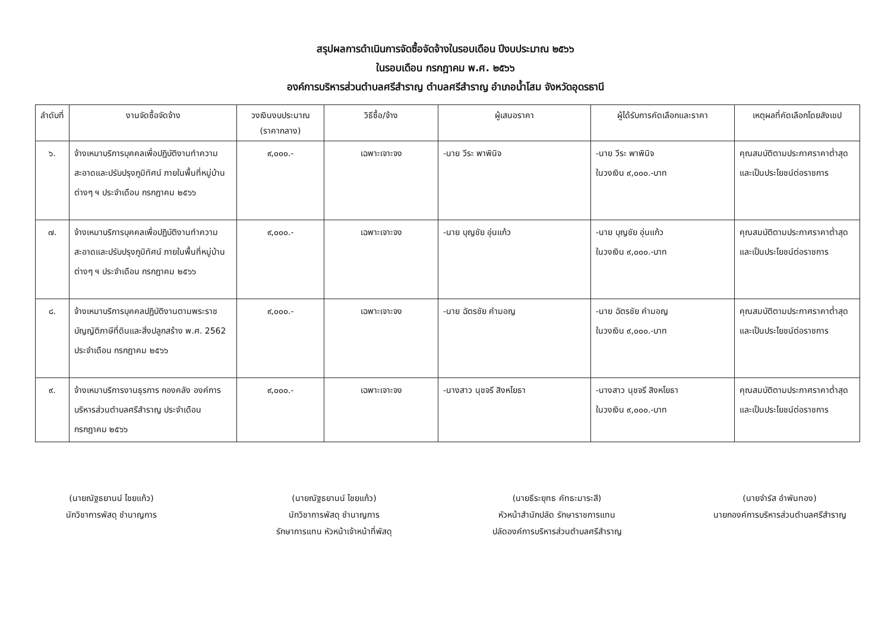สรุปผลการดำเนินการจัดซื้อจัดจ้างในรอบเดือน ปีงบประมาณ ๒๕๖๖
ในรอบเดือน กรกฎาคม พ.ศ. ๒๕๖๖
องค์การบริหารส่วนตำบลศรีสำราญ ตำบลศรีสำราญ อำเภอน้ำโสม จังหวัดอุดรธานี
| ลำดับที่ | งานจัดซื้อจัดจ้าง | วงเงินงบประมาณ (ราคากลาง) | วิธีซื้อ/จ้าง | ผู้เสนอราคา | ผู้ได้รับการคัดเลือกและราคา | เหตุผลที่คัดเลือกโดยสังเขป |
| --- | --- | --- | --- | --- | --- | --- |
| ๖. | จ้างเหมาบริการบุคคลเพื่อปฏิบัติงานทำความสะอาดและปรับปรุงภูมิทัศน์ ภายในพื้นที่หมู่บ้านต่างๆ ฯ ประจำเดือน กรกฎาคม ๒๕๖๖ | ๙,๐๐๐.- | เฉพาะเจาะจง | -นาย วีระ พาพินิจ | -นาย วีระ พาพินิจ ในวงเงิน ๙,๐๐๐.-บาท | คุณสมบัติตามประกาศราคาต่ำสุดและเป็นประโยชน์ต่อราชการ |
| ๗. | จ้างเหมาบริการบุคคลเพื่อปฏิบัติงานทำความสะอาดและปรับปรุงภูมิทัศน์ ภายในพื้นที่หมู่บ้านต่างๆ ฯ ประจำเดือน กรกฎาคม ๒๕๖๖ | ๙,๐๐๐.- | เฉพาะเจาะจง | -นาย บุญชัย อุ่นแก้ว | -นาย บุญชัย อุ่นแก้ว ในวงเงิน ๙,๐๐๐.-บาท | คุณสมบัติตามประกาศราคาต่ำสุดและเป็นประโยชน์ต่อราชการ |
| ๘. | จ้างเหมาบริการบุคคลปฏิบัติงานตามพระราชบัญญัติภาษีที่ดินและสิ่งปลูกสร้าง พ.ศ. 2562 ประจำเดือน กรกฎาคม ๒๕๖๖ | ๙,๐๐๐.- | เฉพาะเจาะจง | -นาย ฉัตรชัย คำมอญ | -นาย ฉัตรชัย คำมอญ ในวงเงิน ๙,๐๐๐.-บาท | คุณสมบัติตามประกาศราคาต่ำสุดและเป็นประโยชน์ต่อราชการ |
| ๙. | จ้างเหมาบริการงานธุรการ กองคลัง องค์การบริหารส่วนตำบลศรีสำราญ ประจำเดือน กรกฎาคม ๒๕๖๖ | ๙,๐๐๐.- | เฉพาะเจาะจง | -นางสาว นุชจรี สิงหโยธา | -นางสาว นุชจรี สิงหโยธา ในวงเงิน ๙,๐๐๐.-บาท | คุณสมบัติตามประกาศราคาต่ำสุดและเป็นประโยชน์ต่อราชการ |
(นายณัฐธยานน์ ไชยแก้ว)
นักวิชาการพัสดุ ชำนาญการ
(นายณัฐธยานน์ ไชยแก้ว)
นักวิชาการพัสดุ ชำนาญการ
รักษาการแทน หัวหน้าเจ้าหน้าที่พัสดุ
(นายธีระยุทธ คัทธะมาระสี)
หัวหน้าสำนักปลัด รักษาราชการแทน
ปลัดองค์การบริหารส่วนตำบลศรีสำราญ
(นายจำรัส อำพันทอง)
นายกองค์การบริหารส่วนตำบลศรีสำราญ